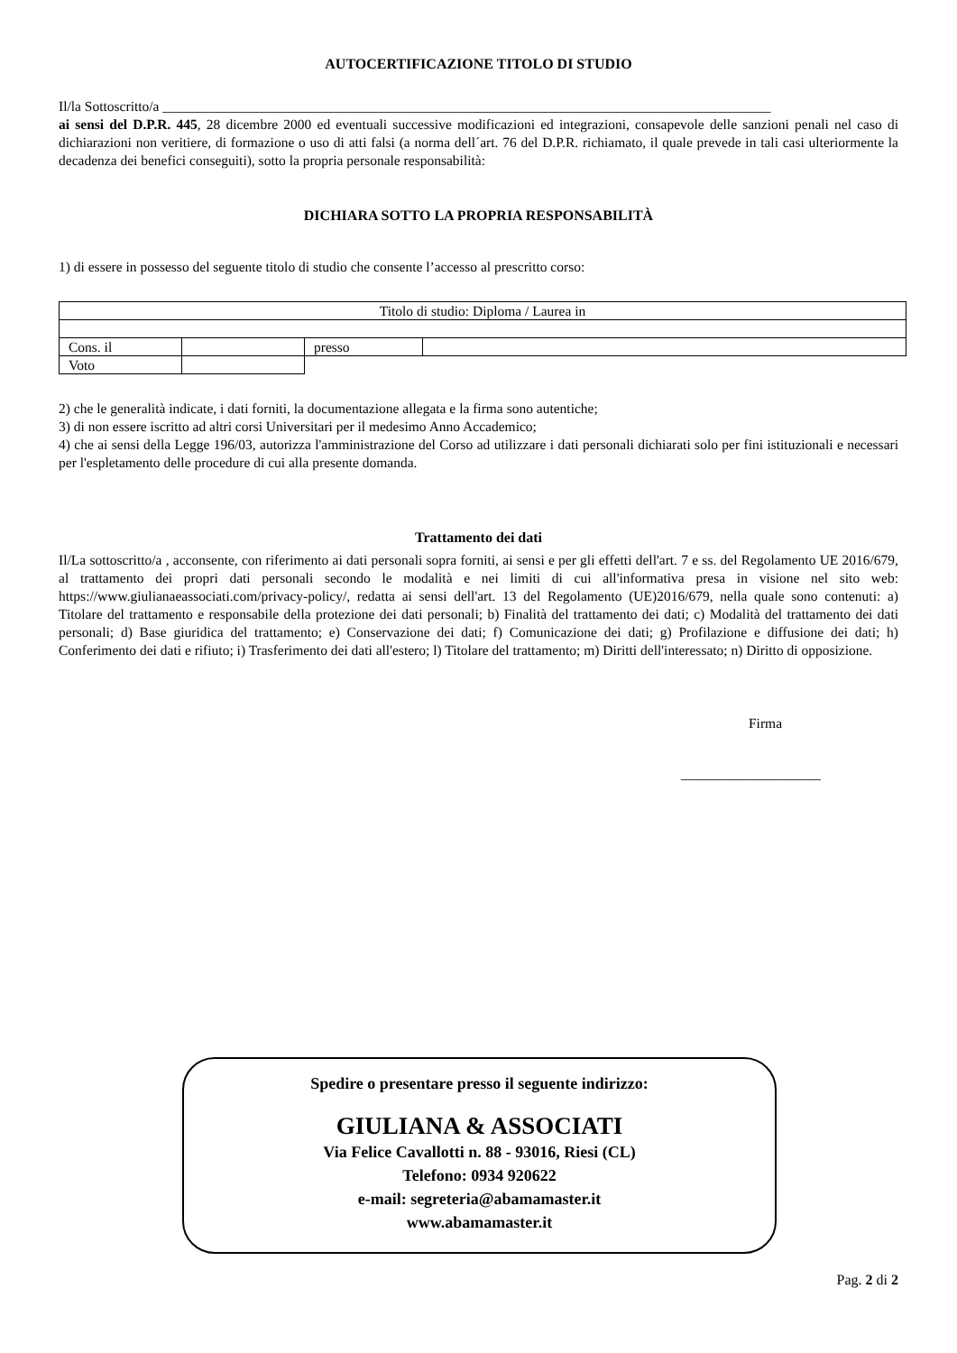AUTOCERTIFICAZIONE TITOLO DI STUDIO
Il/la Sottoscritto/a _______________________________________________________________________________________
ai sensi del D.P.R. 445, 28 dicembre 2000 ed eventuali successive modificazioni ed integrazioni, consapevole delle sanzioni penali nel caso di dichiarazioni non veritiere, di formazione o uso di atti falsi (a norma dell´art. 76 del D.P.R. richiamato, il quale prevede in tali casi ulteriormente la decadenza dei benefici conseguiti), sotto la propria personale responsabilità:
DICHIARA SOTTO LA PROPRIA RESPONSABILITÀ
1) di essere in possesso del seguente titolo di studio che consente l’accesso al prescritto corso:
| Titolo di studio: Diploma / Laurea in | | | |
| Cons. il | | presso | |
| Voto | | | |
2) che le generalità indicate, i dati forniti, la documentazione allegata e la firma sono autentiche;
3) di non essere iscritto ad altri corsi Universitari per il medesimo Anno Accademico;
4) che ai sensi della Legge 196/03, autorizza l'amministrazione del Corso ad utilizzare i dati personali dichiarati solo per fini istituzionali e necessari per l'espletamento delle procedure di cui alla presente domanda.
Trattamento dei dati
Il/La sottoscritto/a , acconsente, con riferimento ai dati personali sopra forniti, ai sensi e per gli effetti dell'art. 7 e ss. del Regolamento UE 2016/679, al trattamento dei propri dati personali secondo le modalità e nei limiti di cui all'informativa presa in visione nel sito web: https://www.giulianaeassociati.com/privacy-policy/, redatta ai sensi dell'art. 13 del Regolamento (UE)2016/679, nella quale sono contenuti: a) Titolare del trattamento e responsabile della protezione dei dati personali; b) Finalità del trattamento dei dati; c) Modalità del trattamento dei dati personali; d) Base giuridica del trattamento; e) Conservazione dei dati; f) Comunicazione dei dati; g) Profilazione e diffusione dei dati; h) Conferimento dei dati e rifiuto; i) Trasferimento dei dati all'estero; l) Titolare del trattamento; m) Diritti dell'interessato; n) Diritto di opposizione.
Firma
____________________
Spedire o presentare presso il seguente indirizzo:
GIULIANA & ASSOCIATI
Via Felice Cavallotti n. 88 - 93016, Riesi (CL)
Telefono: 0934 920622
e-mail: segreteria@abamamaster.it
www.abamamaster.it
Pag. 2 di 2